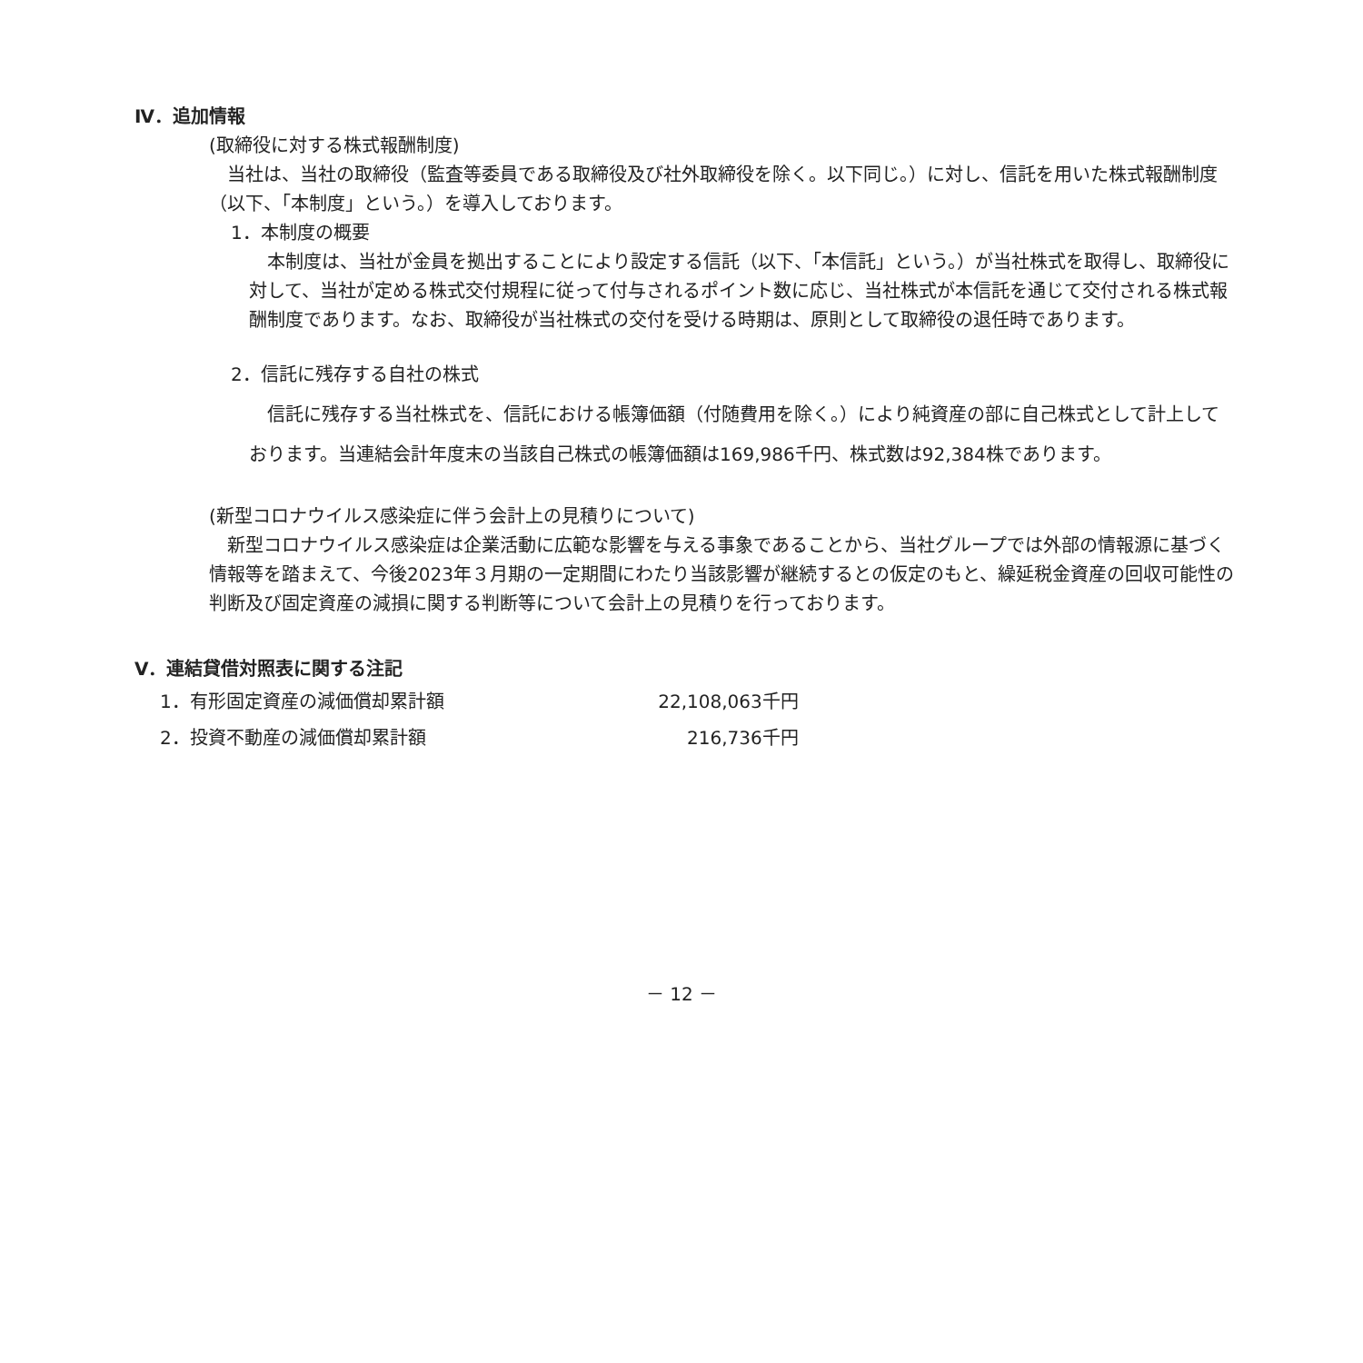Ⅳ．追加情報
(取締役に対する株式報酬制度)
当社は、当社の取締役（監査等委員である取締役及び社外取締役を除く。以下同じ。）に対し、信託を用いた株式報酬制度（以下、「本制度」という。）を導入しております。
1．本制度の概要
本制度は、当社が金員を拠出することにより設定する信託（以下、「本信託」という。）が当社株式を取得し、取締役に対して、当社が定める株式交付規程に従って付与されるポイント数に応じ、当社株式が本信託を通じて交付される株式報酬制度であります。なお、取締役が当社株式の交付を受ける時期は、原則として取締役の退任時であります。
2．信託に残存する自社の株式
信託に残存する当社株式を、信託における帳簿価額（付随費用を除く。）により純資産の部に自己株式として計上しております。当連結会計年度末の当該自己株式の帳簿価額は169,986千円、株式数は92,384株であります。
(新型コロナウイルス感染症に伴う会計上の見積りについて)
新型コロナウイルス感染症は企業活動に広範な影響を与える事象であることから、当社グループでは外部の情報源に基づく情報等を踏まえて、今後2023年３月期の一定期間にわたり当該影響が継続するとの仮定のもと、繰延税金資産の回収可能性の判断及び固定資産の減損に関する判断等について会計上の見積りを行っております。
Ⅴ．連結貸借対照表に関する注記
| 1．有形固定資産の減価償却累計額 | 22,108,063千円 |
| 2．投資不動産の減価償却累計額 | 216,736千円 |
－ 12 －